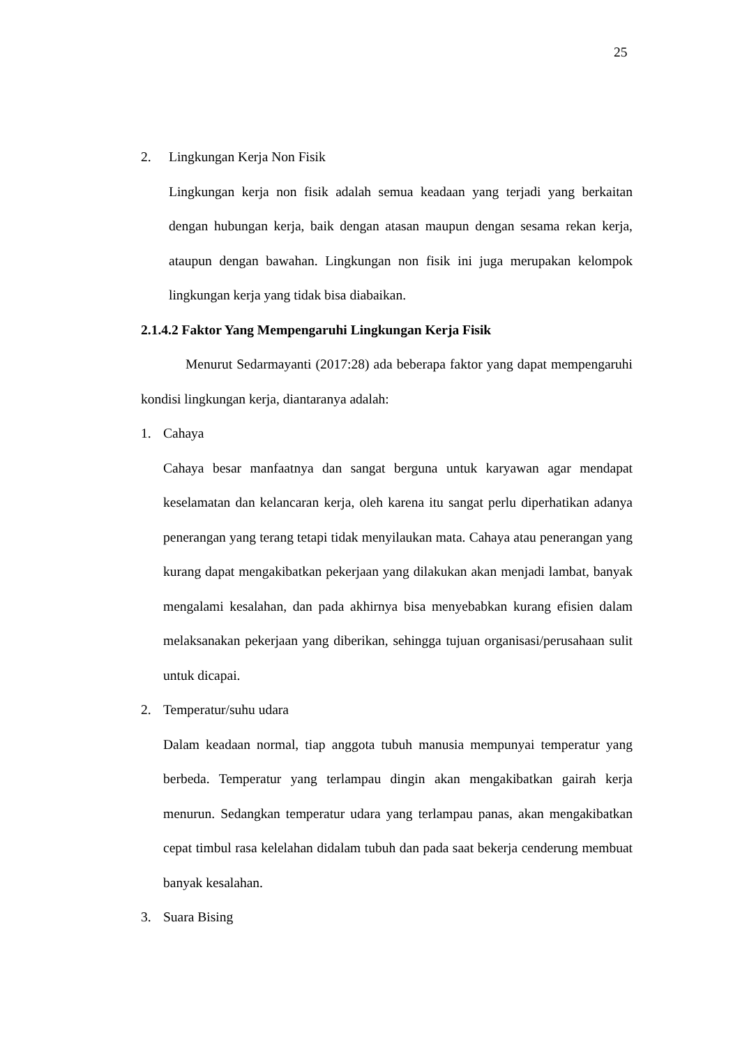25
2. Lingkungan Kerja Non Fisik
Lingkungan kerja non fisik adalah semua keadaan yang terjadi yang berkaitan dengan hubungan kerja, baik dengan atasan maupun dengan sesama rekan kerja, ataupun dengan bawahan. Lingkungan non fisik ini juga merupakan kelompok lingkungan kerja yang tidak bisa diabaikan.
2.1.4.2 Faktor Yang Mempengaruhi Lingkungan Kerja Fisik
Menurut Sedarmayanti (2017:28) ada beberapa faktor yang dapat mempengaruhi kondisi lingkungan kerja, diantaranya adalah:
1. Cahaya
Cahaya besar manfaatnya dan sangat berguna untuk karyawan agar mendapat keselamatan dan kelancaran kerja, oleh karena itu sangat perlu diperhatikan adanya penerangan yang terang tetapi tidak menyilaukan mata. Cahaya atau penerangan yang kurang dapat mengakibatkan pekerjaan yang dilakukan akan menjadi lambat, banyak mengalami kesalahan, dan pada akhirnya bisa menyebabkan kurang efisien dalam melaksanakan pekerjaan yang diberikan, sehingga tujuan organisasi/perusahaan sulit untuk dicapai.
2. Temperatur/suhu udara
Dalam keadaan normal, tiap anggota tubuh manusia mempunyai temperatur yang berbeda. Temperatur yang terlampau dingin akan mengakibatkan gairah kerja menurun. Sedangkan temperatur udara yang terlampau panas, akan mengakibatkan cepat timbul rasa kelelahan didalam tubuh dan pada saat bekerja cenderung membuat banyak kesalahan.
3. Suara Bising